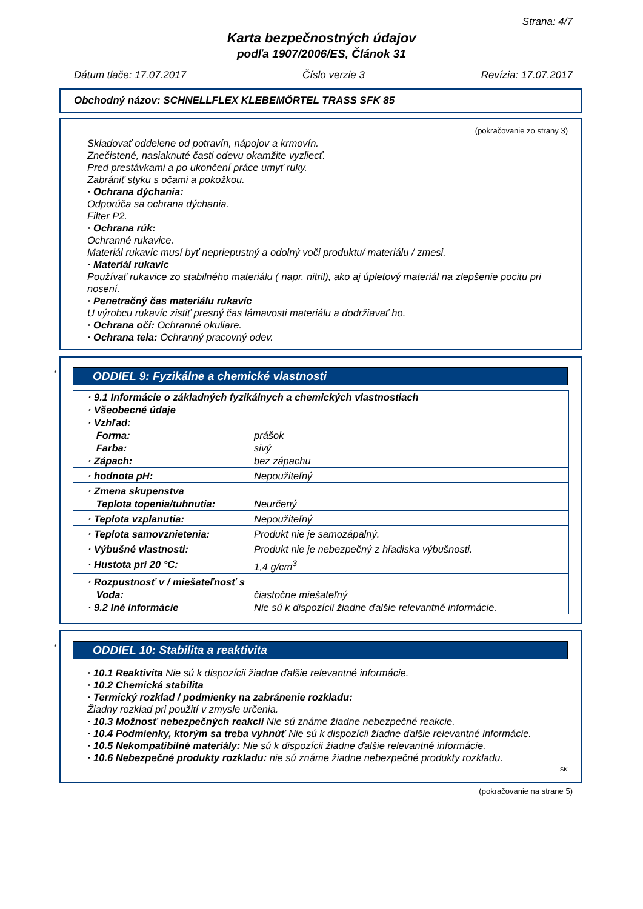Strana: 4/7
Karta bezpečnostných údajov
podľa 1907/2006/ES, Článok 31
Dátum tlače: 17.07.2017 Číslo verzie 3 Revízia: 17.07.2017
Obchodný názov: SCHNELLFLEX KLEBEMÖRTEL TRASS SFK 85
(pokračovanie zo strany 3)
Skladovať oddelene od potravín, nápojov a krmovín.
Znečistené, nasiaknuté časti odevu okamžite vyzliecť.
Pred prestávkami a po ukončení práce umyť ruky.
Zabrániť styku s očami a pokožkou.
· Ochrana dýchania:
Odporúča sa ochrana dýchania.
Filter P2.
· Ochrana rúk:
Ochranné rukavice.
Materiál rukavíc musí byť nepriepustný a odolný voči produktu/ materiálu / zmesi.
· Materiál rukavíc
Používať rukavice zo stabilného materiálu ( napr. nitril), ako aj úpletový materiál na zlepšenie pocitu pri nosení.
· Penetračný čas materiálu rukavíc
U výrobcu rukavíc zistiť presný čas lámavosti materiálu a dodržiavať ho.
· Ochrana očí: Ochranné okuliare.
· Ochrana tela: Ochranný pracovný odev.
*
ODDIEL 9: Fyzikálne a chemické vlastnosti
| · 9.1 Informácie o základných fyzikálnych a chemických vlastnostiach | |
| · Všeobecné údaje | |
| · Vzhľad: | |
| Forma: | prášok |
| Farba: | sivý |
| · Zápach: | bez zápachu |
| · hodnota pH: | Nepoužiteľný |
| · Zmena skupenstva | |
| Teplota topenia/tuhnutia: | Neurčený |
| · Teplota vzplanutia: | Nepoužiteľný |
| · Teplota samovznietenia: | Produkt nie je samozápalný. |
| · Výbušné vlastnosti: | Produkt nie je nebezpečný z hľadiska výbušnosti. |
| · Hustota pri 20 °C: | 1,4 g/cm<sup>3</sup> |
| · Rozpustnosť v / miešateľnosť s | |
| Voda: | čiastočne miešateľný |
| · 9.2 Iné informácie | Nie sú k dispozícii žiadne ďalšie relevantné informácie. |
*
ODDIEL 10: Stabilita a reaktivita
· 10.1 Reaktivita Nie sú k dispozícii žiadne ďalšie relevantné informácie.
· 10.2 Chemická stabilita
· Termický rozklad / podmienky na zabránenie rozkladu:
Žiadny rozklad pri použití v zmysle určenia.
· 10.3 Možnosť nebezpečných reakcií Nie sú známe žiadne nebezpečné reakcie.
· 10.4 Podmienky, ktorým sa treba vyhnúť Nie sú k dispozícii žiadne ďalšie relevantné informácie.
· 10.5 Nekompatibilné materiály: Nie sú k dispozícii žiadne ďalšie relevantné informácie.
· 10.6 Nebezpečné produkty rozkladu: nie sú známe žiadne nebezpečné produkty rozkladu.
SK
(pokračovanie na strane 5)